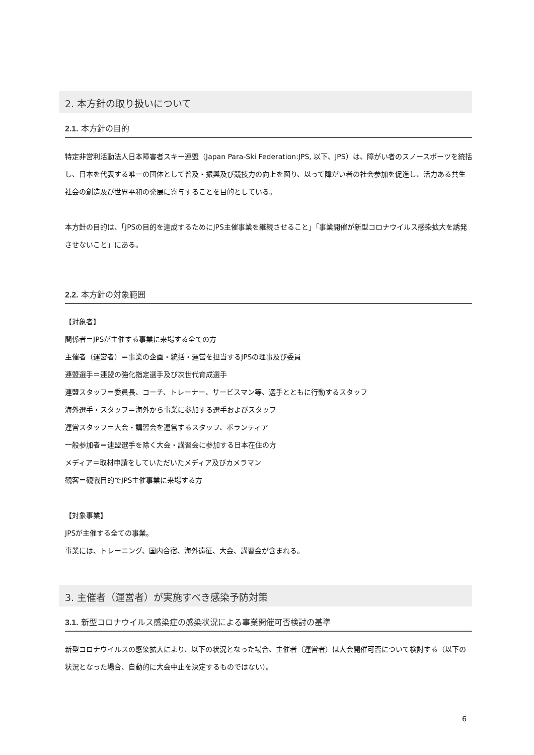2. 本方針の取り扱いについて
2.1. 本方針の目的
特定非営利活動法人日本障害者スキー連盟（Japan Para-Ski Federation:JPS, 以下、JPS）は、障がい者のスノースポーツを統括し、日本を代表する唯一の団体として普及・振興及び競技力の向上を図り、以って障がい者の社会参加を促進し、活力ある共生社会の創造及び世界平和の発展に寄与することを目的としている。
本方針の目的は、「JPSの目的を達成するためにJPS主催事業を継続させること」「事業開催が新型コロナウイルス感染拡大を誘発させないこと」にある。
2.2. 本方針の対象範囲
【対象者】
関係者＝JPSが主催する事業に来場する全ての方
主催者（運営者）＝事業の企画・統括・運営を担当するJPSの理事及び委員
連盟選手＝連盟の強化指定選手及び次世代育成選手
連盟スタッフ＝委員長、コーチ、トレーナー、サービスマン等、選手とともに行動するスタッフ
海外選手・スタッフ＝海外から事業に参加する選手およびスタッフ
運営スタッフ＝大会・講習会を運営するスタッフ、ボランティア
一般参加者＝連盟選手を除く大会・講習会に参加する日本在住の方
メディア＝取材申請をしていただいたメディア及びカメラマン
観客＝観戦目的でJPS主催事業に来場する方
【対象事業】
JPSが主催する全ての事業。
事業には、トレーニング、国内合宿、海外遠征、大会、講習会が含まれる。
3. 主催者（運営者）が実施すべき感染予防対策
3.1. 新型コロナウイルス感染症の感染状況による事業開催可否検討の基準
新型コロナウイルスの感染拡大により、以下の状況となった場合、主催者（運営者）は大会開催可否について検討する（以下の状況となった場合、自動的に大会中止を決定するものではない）。
6